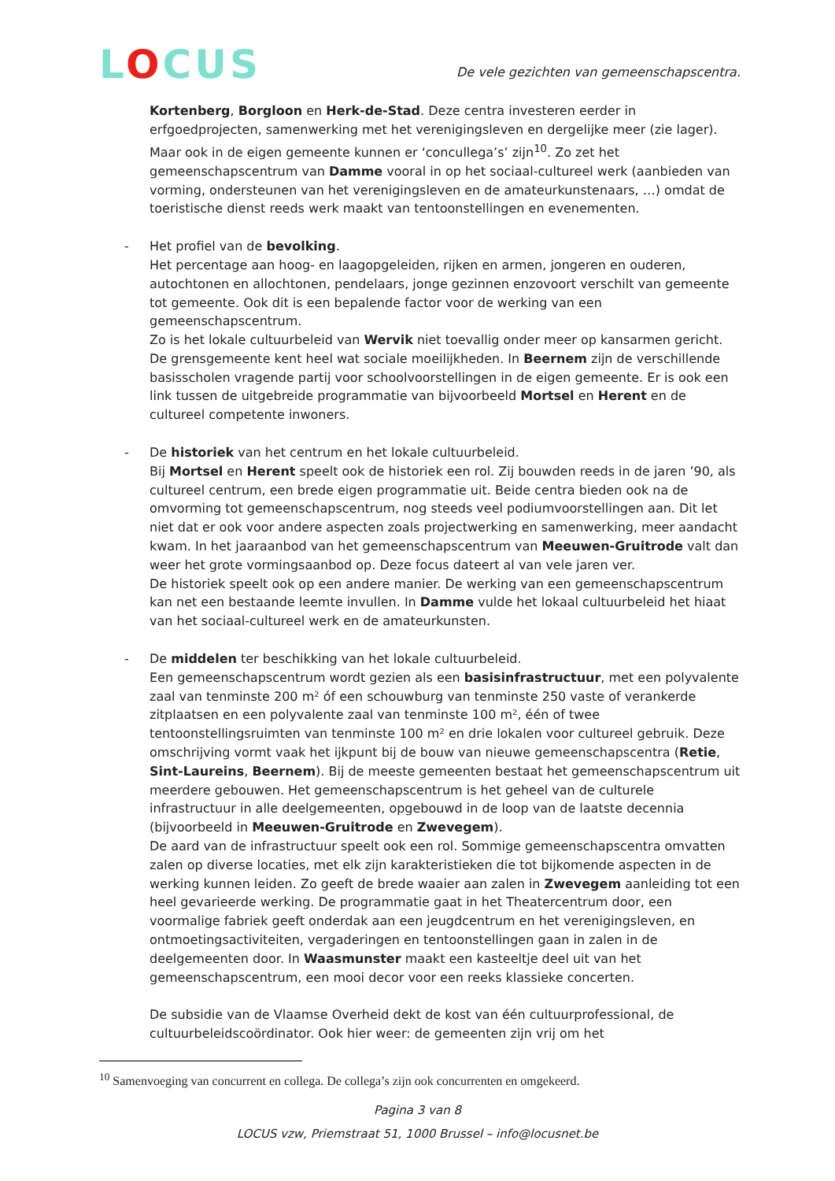LOCUS
De vele gezichten van gemeenschapscentra.
Kortenberg, Borgloon en Herk-de-Stad. Deze centra investeren eerder in erfgoedprojecten, samenwerking met het verenigingsleven en dergelijke meer (zie lager). Maar ook in de eigen gemeente kunnen er ‘concullega’s’ zijn<sup>10</sup>. Zo zet het gemeenschapscentrum van Damme vooral in op het sociaal-cultureel werk (aanbieden van vorming, ondersteunen van het verenigingsleven en de amateurkunstenaars, …) omdat de toeristische dienst reeds werk maakt van tentoonstellingen en evenementen.
- Het profiel van de bevolking.
Het percentage aan hoog- en laagopgeleiden, rijken en armen, jongeren en ouderen, autochtonen en allochtonen, pendelaars, jonge gezinnen enzovoort verschilt van gemeente tot gemeente. Ook dit is een bepalende factor voor de werking van een gemeenschapscentrum.
Zo is het lokale cultuurbeleid van Wervik niet toevallig onder meer op kansarmen gericht. De grensgemeente kent heel wat sociale moeilijkheden. In Beernem zijn de verschillende basisscholen vragende partij voor schoolvoorstellingen in de eigen gemeente. Er is ook een link tussen de uitgebreide programmatie van bijvoorbeeld Mortsel en Herent en de cultureel competente inwoners.
- De historiek van het centrum en het lokale cultuurbeleid.
Bij Mortsel en Herent speelt ook de historiek een rol. Zij bouwden reeds in de jaren ’90, als cultureel centrum, een brede eigen programmatie uit. Beide centra bieden ook na de omvorming tot gemeenschapscentrum, nog steeds veel podiumvoorstellingen aan. Dit let niet dat er ook voor andere aspecten zoals projectwerking en samenwerking, meer aandacht kwam. In het jaaraanbod van het gemeenschapscentrum van Meeuwen-Gruitrode valt dan weer het grote vormingsaanbod op. Deze focus dateert al van vele jaren ver.
De historiek speelt ook op een andere manier. De werking van een gemeenschapscentrum kan net een bestaande leemte invullen. In Damme vulde het lokaal cultuurbeleid het hiaat van het sociaal-cultureel werk en de amateurkunsten.
- De middelen ter beschikking van het lokale cultuurbeleid.
Een gemeenschapscentrum wordt gezien als een basisinfrastructuur, met een polyvalente zaal van tenminste 200 m² óf een schouwburg van tenminste 250 vaste of verankerde zitplaatsen en een polyvalente zaal van tenminste 100 m², één of twee tentoonstellingsruimten van tenminste 100 m² en drie lokalen voor cultureel gebruik. Deze omschrijving vormt vaak het ijkpunt bij de bouw van nieuwe gemeenschapscentra (Retie, Sint-Laureins, Beernem). Bij de meeste gemeenten bestaat het gemeenschapscentrum uit meerdere gebouwen. Het gemeenschapscentrum is het geheel van de culturele infrastructuur in alle deelgemeenten, opgebouwd in de loop van de laatste decennia (bijvoorbeeld in Meeuwen-Gruitrode en Zwevegem).
De aard van de infrastructuur speelt ook een rol. Sommige gemeenschapscentra omvatten zalen op diverse locaties, met elk zijn karakteristieken die tot bijkomende aspecten in de werking kunnen leiden. Zo geeft de brede waaier aan zalen in Zwevegem aanleiding tot een heel gevarieerde werking. De programmatie gaat in het Theatercentrum door, een voormalige fabriek geeft onderdak aan een jeugdcentrum en het verenigingsleven, en ontmoetingsactiviteiten, vergaderingen en tentoonstellingen gaan in zalen in de deelgemeenten door. In Waasmunster maakt een kasteeltje deel uit van het gemeenschapscentrum, een mooi decor voor een reeks klassieke concerten.
De subsidie van de Vlaamse Overheid dekt de kost van één cultuurprofessional, de cultuurbeleidscoördinator. Ook hier weer: de gemeenten zijn vrij om het
<sup>10</sup> Samenvoeging van concurrent en collega. De collega’s zijn ook concurrenten en omgekeerd.
Pagina 3 van 8
LOCUS vzw, Priemstraat 51, 1000 Brussel – info@locusnet.be